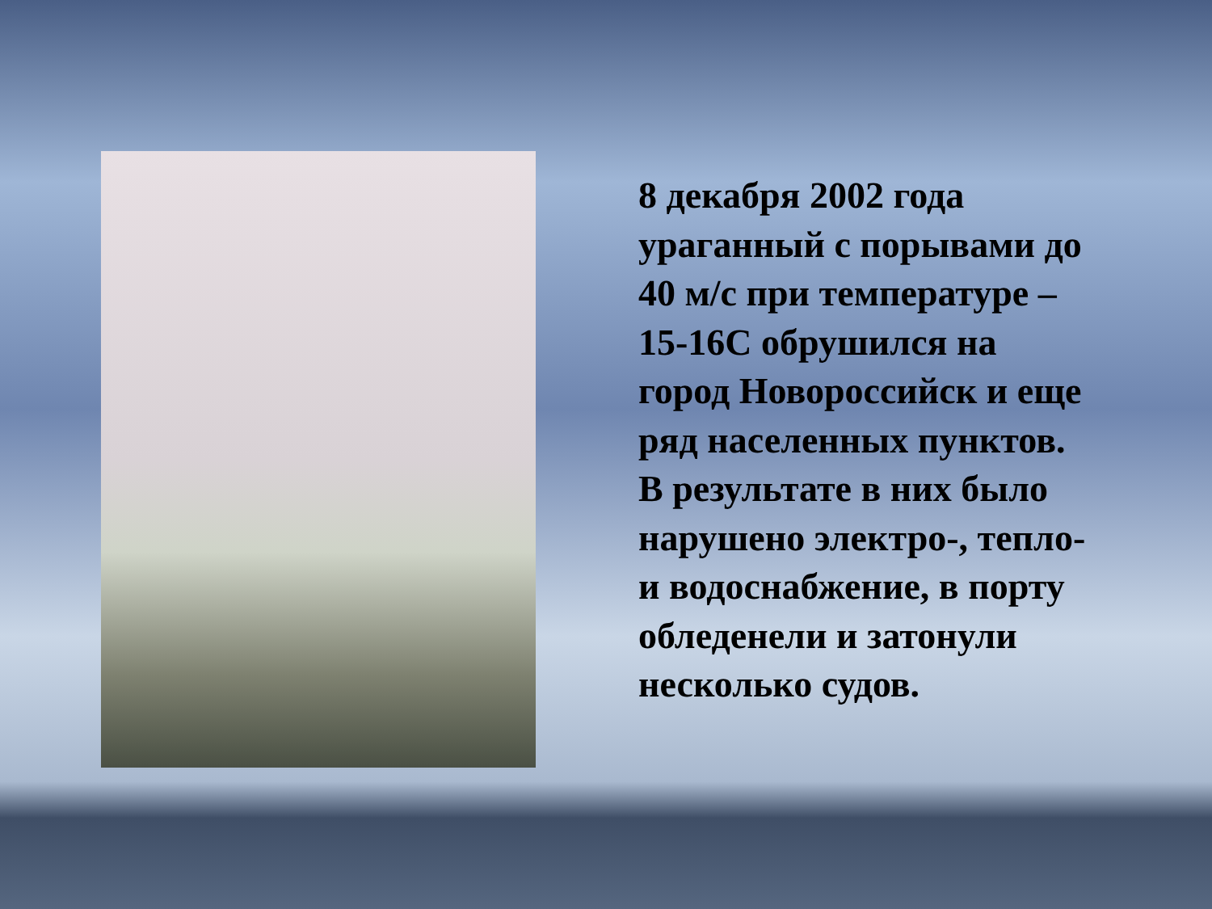8 декабря 2002 года ураганный с порывами до 40 м/с при температуре –15-16С обрушился на город Новороссийск и еще ряд населенных пунктов. В результате в них было нарушено электро-, тепло- и водоснабжение, в порту обледенели и затонули несколько судов.